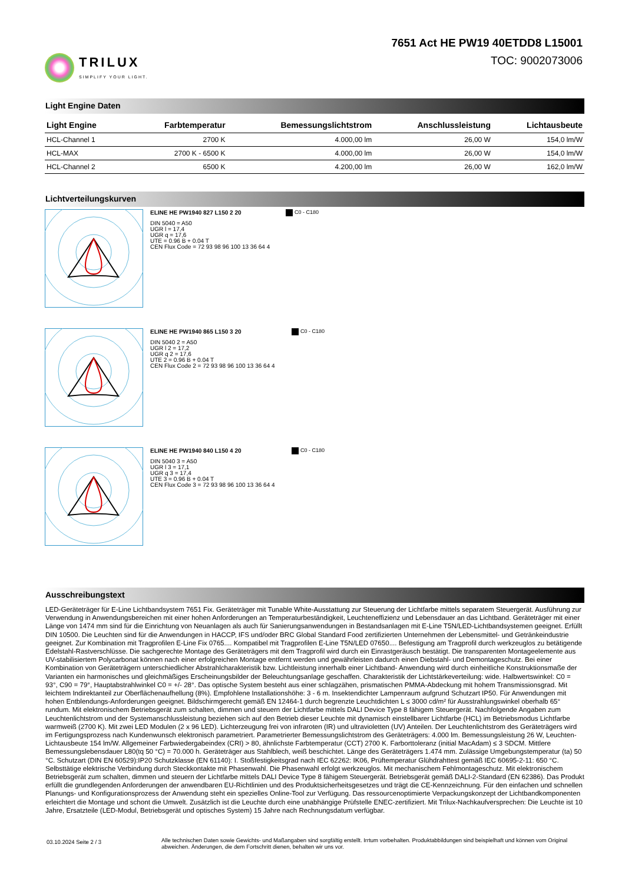TRILUX
SIMPLIFY YOUR LIGHT.
7651 Act HE PW19 40ETDD8 L15001
TOC: 9002073006
Light Engine Daten
| Light Engine | Farbtemperatur | Bemessungslichtstrom | Anschlussleistung | Lichtausbeute |
| --- | --- | --- | --- | --- |
| HCL-Channel 1 | 2700 K | 4.000,00 lm | 26,00 W | 154,0 lm/W |
| HCL-MAX | 2700 K - 6500 K | 4.000,00 lm | 26,00 W | 154,0 lm/W |
| HCL-Channel 2 | 6500 K | 4.200,00 lm | 26,00 W | 162,0 lm/W |
Lichtverteilungskurven
ELINE HE PW1940 827 L150 2 20
DIN 5040 = A50
UGR l = 17,4
UGR q = 17,6
UTE = 0.96 B + 0.04 T
CEN Flux Code = 72 93 98 96 100 13 36 64 4
C0 - C180
ELINE HE PW1940 865 L150 3 20
DIN 5040 2 = A50
UGR l 2 = 17,2
UGR q 2 = 17,6
UTE 2 = 0.96 B + 0.04 T
CEN Flux Code 2 = 72 93 98 96 100 13 36 64 4
C0 - C180
ELINE HE PW1940 840 L150 4 20
DIN 5040 3 = A50
UGR l 3 = 17,1
UGR q 3 = 17,4
UTE 3 = 0.96 B + 0.04 T
CEN Flux Code 3 = 72 93 98 96 100 13 36 64 4
C0 - C180
Ausschreibungstext
LED-Geräteträger für E-Line Lichtbandsystem 7651 Fix. Geräteträger mit Tunable White-Ausstattung zur Steuerung der Lichtfarbe mittels separatem Steuergerät. Ausführung zur Verwendung in Anwendungsbereichen mit einer hohen Anforderungen an Temperaturbeständigkeit, Leuchteneffizienz und Lebensdauer an das Lichtband. Geräteträger mit einer Länge von 1474 mm sind für die Einrichtung von Neuanlagen als auch für Sanierungsanwendungen in Bestandsanlagen mit E-Line T5N/LED-Lichtbandsystemen geeignet. Erfüllt DIN 10500. Die Leuchten sind für die Anwendungen in HACCP, IFS und/oder BRC Global Standard Food zertifizierten Unternehmen der Lebensmittel- und Getränkeindustrie geeignet. Zur Kombination mit Tragprofilen E-Line Fix 0765.... Kompatibel mit Tragprofilen E-Line T5N/LED 07650.... Befestigung am Tragprofil durch werkzeuglos zu betätigende Edelstahl-Rastverschlüsse. Die sachgerechte Montage des Geräteträgers mit dem Tragprofil wird durch ein Einrastgeräusch bestätigt. Die transparenten Montageelemente aus UV-stabilisiertem Polycarbonat können nach einer erfolgreichen Montage entfernt werden und gewährleisten dadurch einen Diebstahl- und Demontageschutz. Bei einer Kombination von Geräteträgern unterschiedlicher Abstrahlcharakteristik bzw. Lichtleistung innerhalb einer Lichtband- Anwendung wird durch einheitliche Konstruktionsmaße der Varianten ein harmonisches und gleichmäßiges Erscheinungsbilder der Beleuchtungsanlage geschaffen. Charakteristik der Lichtstärkeverteilung: wide. Halbwertswinkel: C0 = 93°, C90 = 79°, Hauptabstrahlwinkel C0 = +/- 28°. Das optische System besteht aus einer schlagzähen, prismatischen PMMA-Abdeckung mit hohem Transmissionsgrad. Mit leichtem Indirektanteil zur Oberflächenaufhellung (8%). Empfohlene Installationshöhe: 3 - 6 m. Insektendichter Lampenraum aufgrund Schutzart IP50. Für Anwendungen mit hohen Entblendungs-Anforderungen geeignet. Bildschirmgerecht gemäß EN 12464-1 durch begrenzte Leuchtdichten L ≤ 3000 cd/m² für Ausstrahlungswinkel oberhalb 65° rundum. Mit elektronischem Betriebsgerät zum schalten, dimmen und steuern der Lichtfarbe mittels DALI Device Type 8 fähigem Steuergerät. Nachfolgende Angaben zum Leuchtenlichtstrom und der Systemanschlussleistung beziehen sich auf den Betrieb dieser Leuchte mit dynamisch einstellbarer Lichtfarbe (HCL) im Betriebsmodus Lichtfarbe warmweiß (2700 K). Mit zwei LED Modulen (2 x 96 LED). Lichterzeugung frei von infraroten (IR) und ultravioletten (UV) Anteilen. Der Leuchtenlichtstrom des Geräteträgers wird im Fertigungsprozess nach Kundenwunsch elektronisch parametriert. Parametrierter Bemessungslichtstrom des Geräteträgers: 4.000 lm. Bemessungsleistung 26 W, Leuchten-Lichtausbeute 154 lm/W. Allgemeiner Farbwiedergabeindex (CRI) > 80, ähnlichste Farbtemperatur (CCT) 2700 K. Farborttoleranz (initial MacAdam) ≤ 3 SDCM. Mittlere Bemessungslebensdauer L80(tq 50 °C) = 70.000 h. Geräteträger aus Stahlblech, weiß beschichtet. Länge des Geräteträgers 1.474 mm. Zulässige Umgebungstemperatur (ta) 50 °C. Schutzart (DIN EN 60529):IP20 Schutzklasse (EN 61140): I. Stoßfestigkeitsgrad nach IEC 62262: IK06, Prüftemperatur Glühdrahttest gemäß IEC 60695-2-11: 650 °C. Selbsttätige elektrische Verbindung durch Steckkontakte mit Phasenwahl. Die Phasenwahl erfolgt werkzeuglos. Mit mechanischem Fehlmontageschutz. Mit elektronischem Betriebsgerät zum schalten, dimmen und steuern der Lichtfarbe mittels DALI Device Type 8 fähigem Steuergerät. Betriebsgerät gemäß DALI-2-Standard (EN 62386). Das Produkt erfüllt die grundlegenden Anforderungen der anwendbaren EU-Richtlinien und des Produktsicherheitsgesetzes und trägt die CE-Kennzeichnung. Für den einfachen und schnellen Planungs- und Konfigurationsprozess der Anwendung steht ein spezielles Online-Tool zur Verfügung. Das ressourcenoptimierte Verpackungskonzept der Lichtbandkomponenten erleichtert die Montage und schont die Umwelt. Zusätzlich ist die Leuchte durch eine unabhängige Prüfstelle ENEC-zertifiziert. Mit Trilux-Nachkaufversprechen: Die Leuchte ist 10 Jahre, Ersatzteile (LED-Modul, Betriebsgerät und optisches System) 15 Jahre nach Rechnungsdatum verfügbar.
03.10.2024 Seite 2 / 3
Alle technischen Daten sowie Gewichts- und Maßangaben sind sorgfältig erstellt. Irrtum vorbehalten. Produktabbildungen sind beispielhaft und können vom Original abweichen. Änderungen, die dem Fortschritt dienen, behalten wir uns vor.